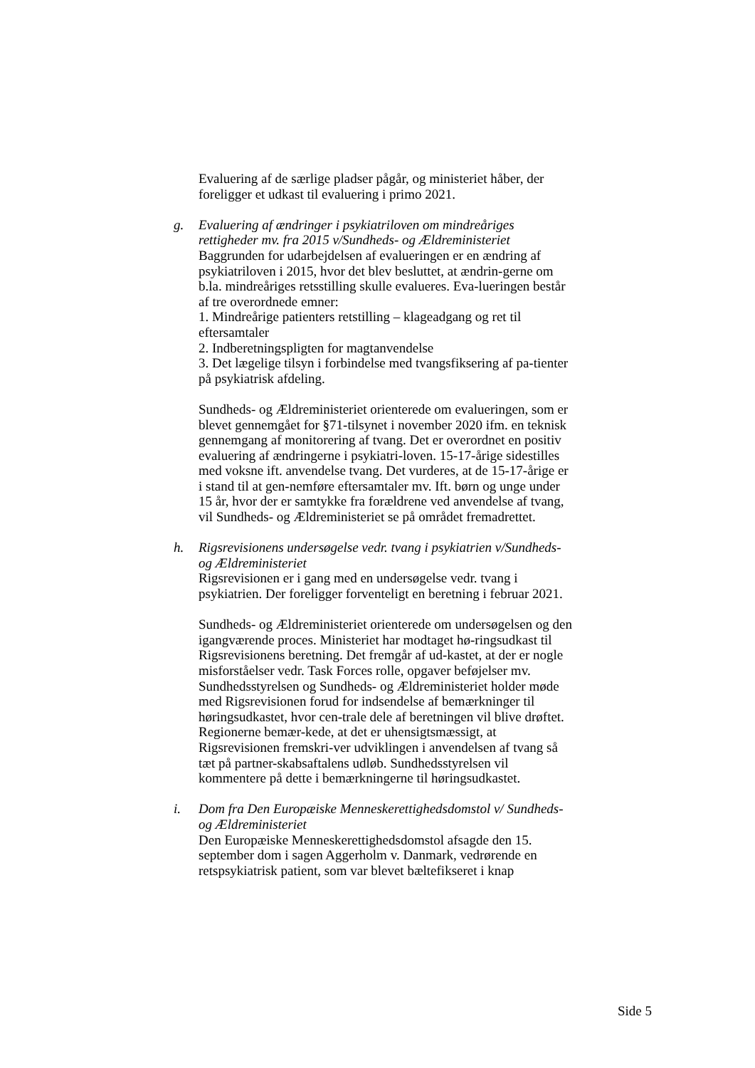Evaluering af de særlige pladser pågår, og ministeriet håber, der foreligger et udkast til evaluering i primo 2021.
g. Evaluering af ændringer i psykiatriloven om mindreåriges rettigheder mv. fra 2015 v/Sundheds- og Ældreministeriet
Baggrunden for udarbejdelsen af evalueringen er en ændring af psykiatriloven i 2015, hvor det blev besluttet, at ændrin-gerne om b.la. mindreåriges retsstilling skulle evalueres. Eva-lueringen består af tre overordnede emner:
1. Mindreårige patienters retstilling – klageadgang og ret til eftersamtaler
2. Indberetningspligten for magtanvendelse
3. Det lægelige tilsyn i forbindelse med tvangsfiksering af pa-tienter på psykiatrisk afdeling.
Sundheds- og Ældreministeriet orienterede om evalueringen, som er blevet gennemgået for §71-tilsynet i november 2020 ifm. en teknisk gennemgang af monitorering af tvang. Det er overordnet en positiv evaluering af ændringerne i psykiatri-loven. 15-17-årige sidestilles med voksne ift. anvendelse tvang. Det vurderes, at de 15-17-årige er i stand til at gen-nemføre eftersamtaler mv. Ift. børn og unge under 15 år, hvor der er samtykke fra forældrene ved anvendelse af tvang, vil Sundheds- og Ældreministeriet se på området fremadrettet.
h. Rigsrevisionens undersøgelse vedr. tvang i psykiatrien v/Sundheds- og Ældreministeriet
Rigsrevisionen er i gang med en undersøgelse vedr. tvang i psykiatrien. Der foreligger forventeligt en beretning i februar 2021.
Sundheds- og Ældreministeriet orienterede om undersøgelsen og den igangværende proces. Ministeriet har modtaget hø-ringsudkast til Rigsrevisionens beretning. Det fremgår af ud-kastet, at der er nogle misforståelser vedr. Task Forces rolle, opgaver beføjelser mv. Sundhedsstyrelsen og Sundheds- og Ældreministeriet holder møde med Rigsrevisionen forud for indsendelse af bemærkninger til høringsudkastet, hvor cen-trale dele af beretningen vil blive drøftet. Regionerne bemær-kede, at det er uhensigtsmæssigt, at Rigsrevisionen fremskri-ver udviklingen i anvendelsen af tvang så tæt på partner-skabsaftalens udløb. Sundhedsstyrelsen vil kommentere på dette i bemærkningerne til høringsudkastet.
i. Dom fra Den Europæiske Menneskerettighedsdomstol v/ Sundheds- og Ældreministeriet
Den Europæiske Menneskerettighedsdomstol afsagde den 15. september dom i sagen Aggerholm v. Danmark, vedrørende en retspsykiatrisk patient, som var blevet bæltefikseret i knap
Side 5